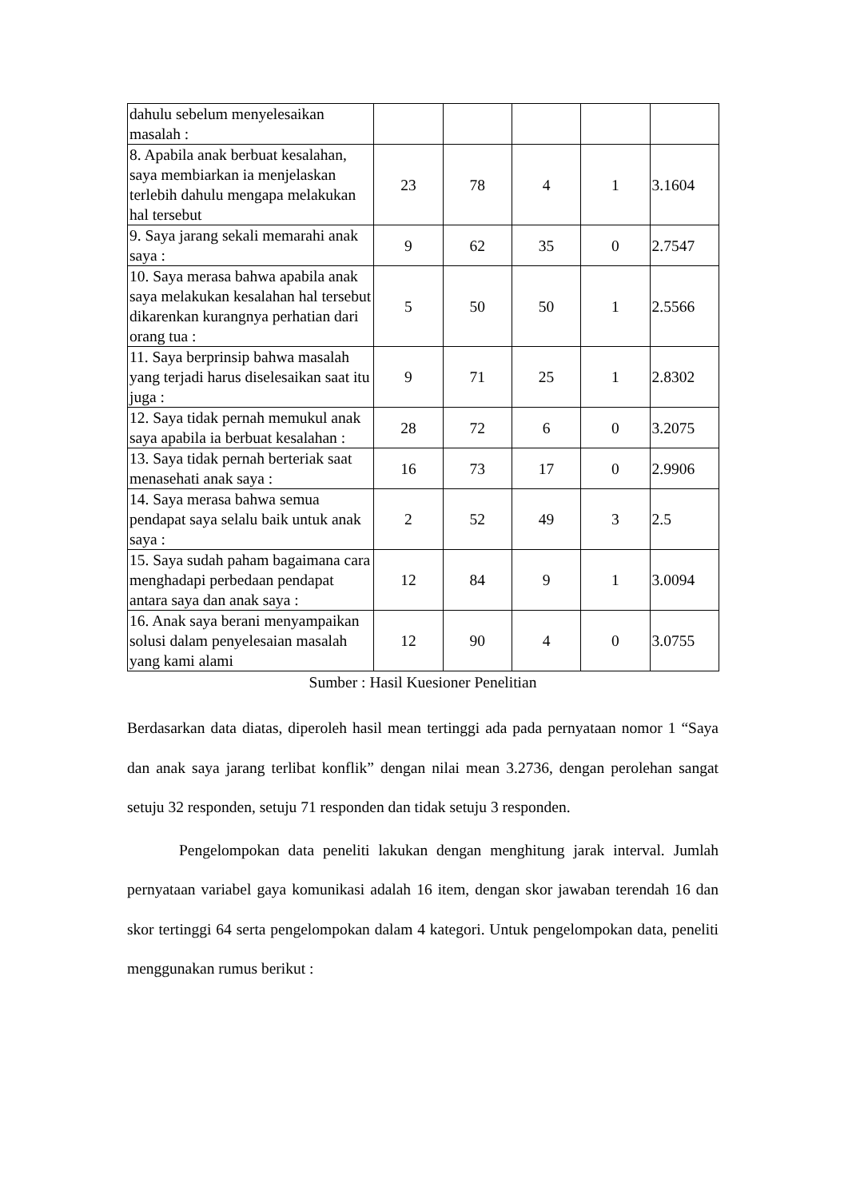| dahulu sebelum menyelesaikan masalah : | | | | | |
| 8. Apabila anak berbuat kesalahan, saya membiarkan ia menjelaskan terlebih dahulu mengapa melakukan hal tersebut | 23 | 78 | 4 | 1 | 3.1604 |
| 9. Saya jarang sekali memarahi anak saya : | 9 | 62 | 35 | 0 | 2.7547 |
| 10. Saya merasa bahwa apabila anak saya melakukan kesalahan hal tersebut dikarenkan kurangnya perhatian dari orang tua : | 5 | 50 | 50 | 1 | 2.5566 |
| 11. Saya berprinsip bahwa masalah yang terjadi harus diselesaikan saat itu juga : | 9 | 71 | 25 | 1 | 2.8302 |
| 12. Saya tidak pernah memukul anak saya apabila ia berbuat kesalahan : | 28 | 72 | 6 | 0 | 3.2075 |
| 13. Saya tidak pernah berteriak saat menasehati anak saya : | 16 | 73 | 17 | 0 | 2.9906 |
| 14. Saya merasa bahwa semua pendapat saya selalu baik untuk anak saya : | 2 | 52 | 49 | 3 | 2.5 |
| 15. Saya sudah paham bagaimana cara menghadapi perbedaan pendapat antara saya dan anak saya : | 12 | 84 | 9 | 1 | 3.0094 |
| 16. Anak saya berani menyampaikan solusi dalam penyelesaian masalah yang kami alami | 12 | 90 | 4 | 0 | 3.0755 |
Sumber : Hasil Kuesioner Penelitian
Berdasarkan data diatas, diperoleh hasil mean tertinggi ada pada pernyataan nomor 1 “Saya dan anak saya jarang terlibat konflik” dengan nilai mean 3.2736, dengan perolehan sangat setuju 32 responden, setuju 71 responden dan tidak setuju 3 responden.
Pengelompokan data peneliti lakukan dengan menghitung jarak interval. Jumlah pernyataan variabel gaya komunikasi adalah 16 item, dengan skor jawaban terendah 16 dan skor tertinggi 64 serta pengelompokan dalam 4 kategori. Untuk pengelompokan data, peneliti menggunakan rumus berikut :